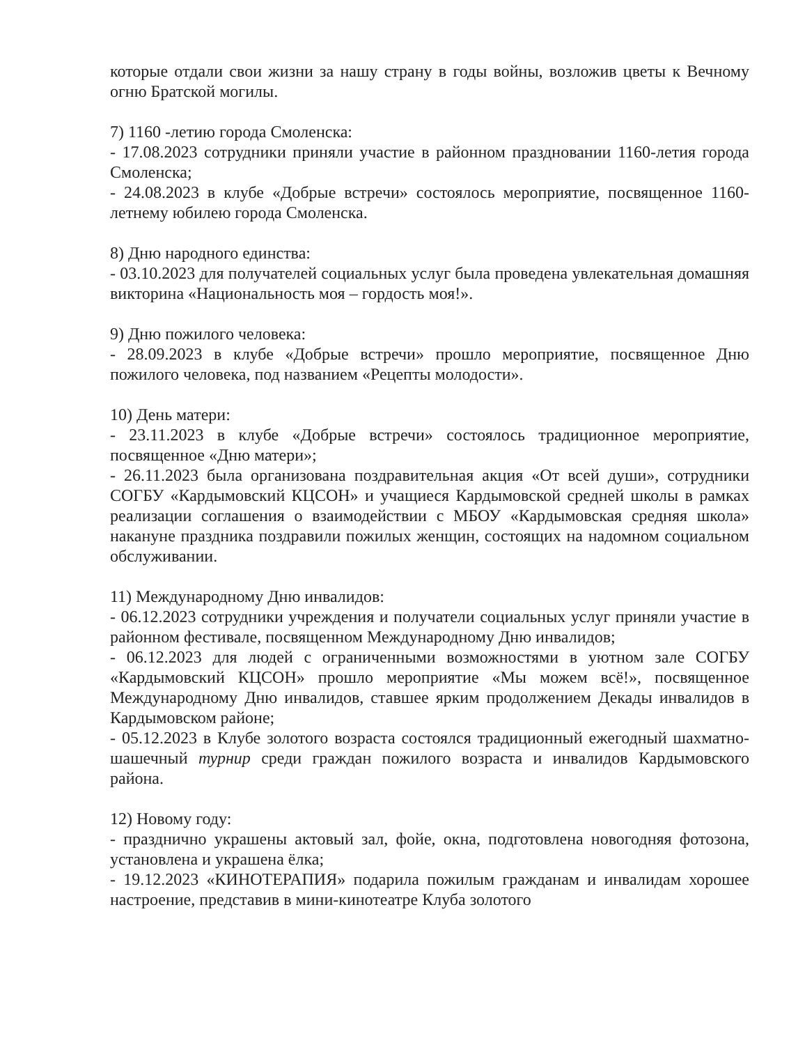которые отдали свои жизни за нашу страну в годы войны, возложив цветы к Вечному огню Братской могилы.
7) 1160 -летию города Смоленска:
- 17.08.2023 сотрудники приняли участие в районном праздновании 1160-летия города Смоленска;
- 24.08.2023 в клубе «Добрые встречи» состоялось мероприятие, посвященное 1160-летнему юбилею города Смоленска.
8) Дню народного единства:
- 03.10.2023 для получателей социальных услуг была проведена увлекательная домашняя викторина «Национальность моя – гордость моя!».
9) Дню пожилого человека:
- 28.09.2023 в клубе «Добрые встречи» прошло мероприятие, посвященное Дню пожилого человека, под названием «Рецепты молодости».
10) День матери:
- 23.11.2023 в клубе «Добрые встречи» состоялось традиционное мероприятие, посвященное «Дню матери»;
- 26.11.2023 была организована поздравительная акция «От всей души», сотрудники СОГБУ «Кардымовский КЦСОН» и учащиеся Кардымовской средней школы в рамках реализации соглашения о взаимодействии с МБОУ «Кардымовская средняя школа» накануне праздника поздравили пожилых женщин, состоящих на надомном социальном обслуживании.
11) Международному Дню инвалидов:
- 06.12.2023 сотрудники учреждения и получатели социальных услуг приняли участие в районном фестивале, посвященном Международному Дню инвалидов;
- 06.12.2023 для людей с ограниченными возможностями в уютном зале СОГБУ «Кардымовский КЦСОН» прошло мероприятие «Мы можем всё!», посвященное Международному Дню инвалидов, ставшее ярким продолжением Декады инвалидов в Кардымовском районе;
- 05.12.2023 в Клубе золотого возраста состоялся традиционный ежегодный шахматно-шашечный турнир среди граждан пожилого возраста и инвалидов Кардымовского района.
12) Новому году:
- празднично украшены актовый зал, фойе, окна, подготовлена новогодняя фотозона, установлена и украшена ёлка;
- 19.12.2023 «КИНОТЕРАПИЯ» подарила пожилым гражданам и инвалидам хорошее настроение, представив в мини-кинотеатре Клуба золотого